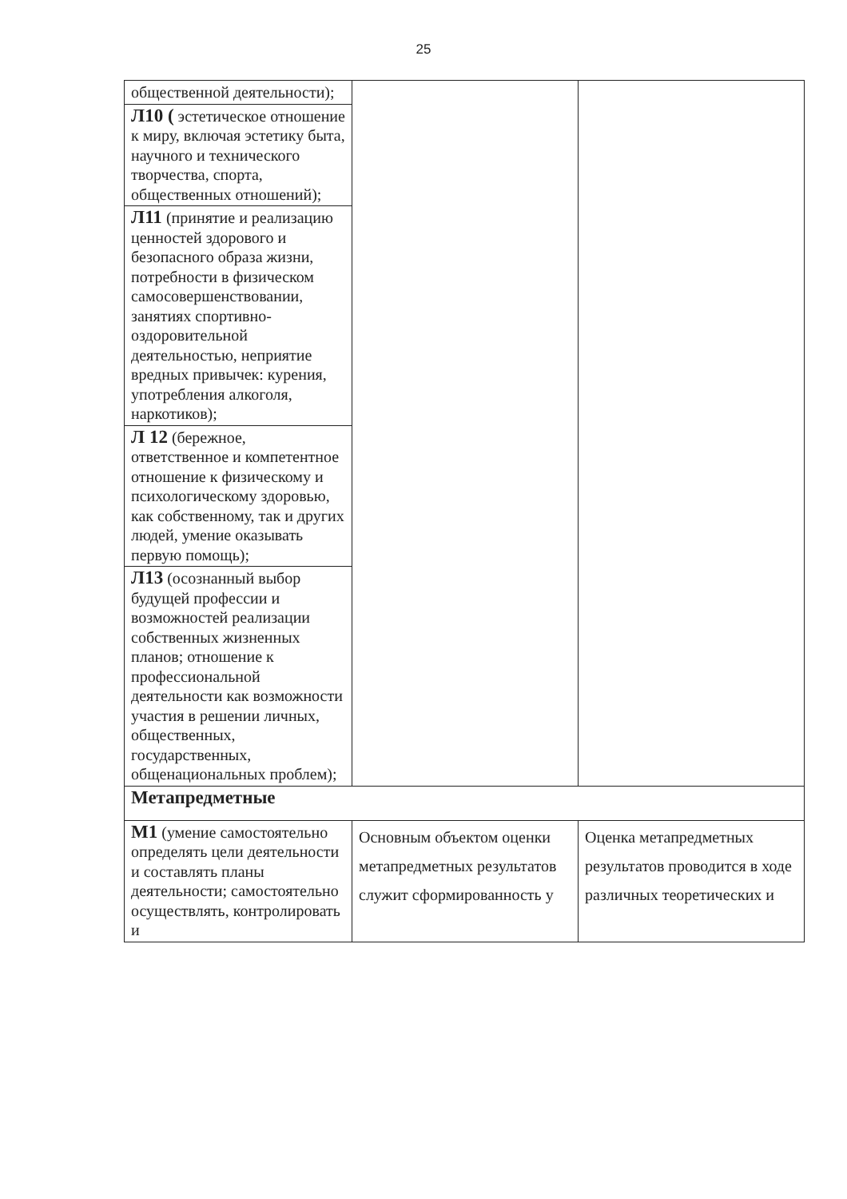25
| общественной деятельности); | | |
| Л10 ( эстетическое отношение к миру, включая эстетику быта, научного и технического творчества, спорта, общественных отношений); | | |
| Л11 (принятие и реализацию ценностей здорового и безопасного образа жизни, потребности в физическом самосовершенствовании, занятиях спортивно-оздоровительной деятельностью, неприятие вредных привычек: курения, употребления алкоголя, наркотиков); | | |
| Л 12 (бережное, ответственное и компетентное отношение к физическому и психологическому здоровью, как собственному, так и других людей, умение оказывать первую помощь); | | |
| Л13 (осознанный выбор будущей профессии и возможностей реализации собственных жизненных планов; отношение к профессиональной деятельности как возможности участия в решении личных, общественных, государственных, общенациональных проблем); | | |
| Метапредметные | | |
| М1 (умение самостоятельно определять цели деятельности и составлять планы деятельности; самостоятельно осуществлять, контролировать и | Основным объектом оценки метапредметных результатов служит сформированность у | Оценка метапредметных результатов проводится в ходе различных теоретических и |